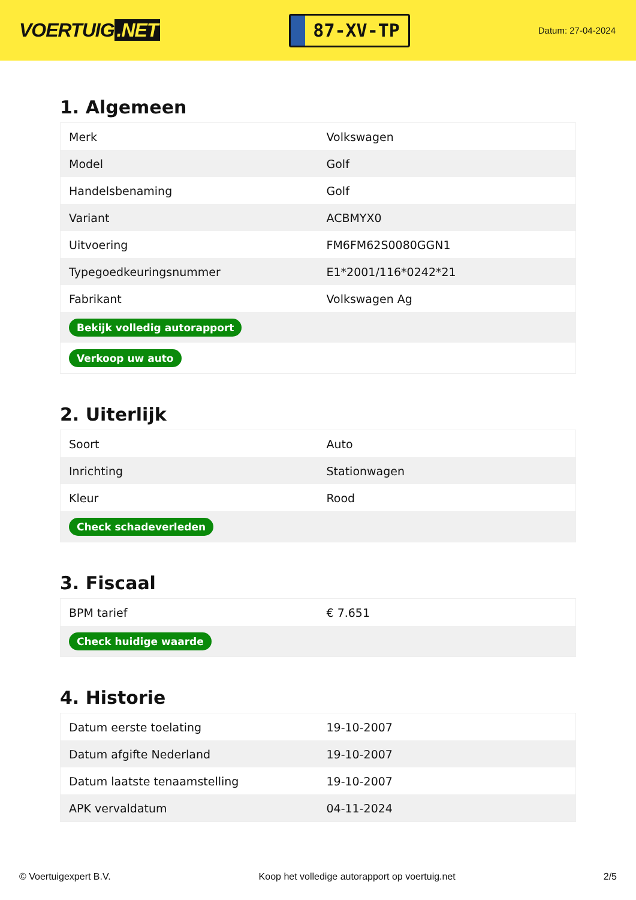VOERTUIG.NET
87-XV-TP
Datum: 27-04-2024
1. Algemeen
| Merk | Volkswagen |
| Model | Golf |
| Handelsbenaming | Golf |
| Variant | ACBMYX0 |
| Uitvoering | FM6FM62S0080GGN1 |
| Typegoedkeuringsnummer | E1*2001/116*0242*21 |
| Fabrikant | Volkswagen Ag |
| Bekijk volledig autorapport | |
| Verkoop uw auto | |
2. Uiterlijk
| Soort | Auto |
| Inrichting | Stationwagen |
| Kleur | Rood |
| Check schadeverleden | |
3. Fiscaal
| BPM tarief | € 7.651 |
| Check huidige waarde | |
4. Historie
| Datum eerste toelating | 19-10-2007 |
| Datum afgifte Nederland | 19-10-2007 |
| Datum laatste tenaamstelling | 19-10-2007 |
| APK vervaldatum | 04-11-2024 |
© Voertuigexpert B.V. Koop het volledige autorapport op voertuig.net 2/5